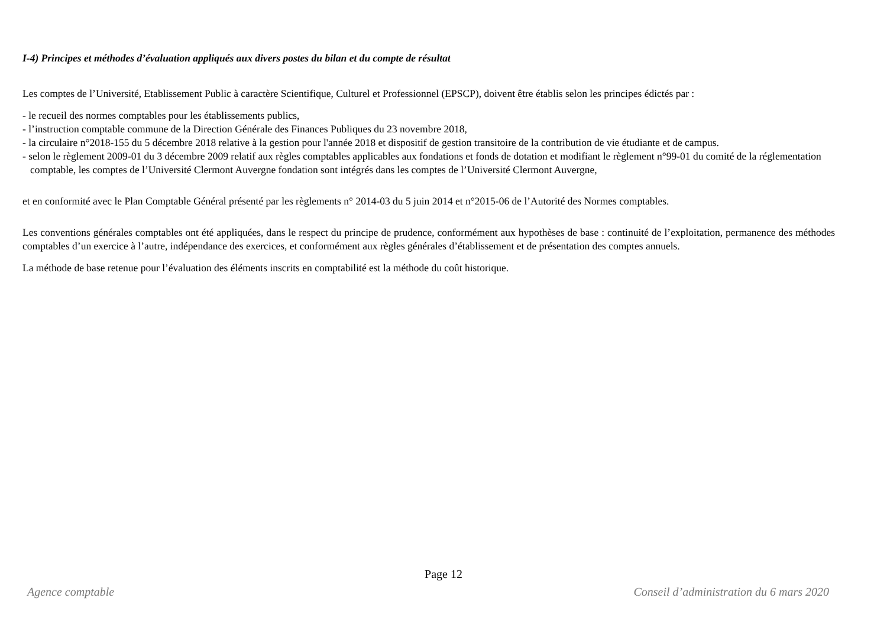I-4) Principes et méthodes d’évaluation appliqués aux divers postes du bilan et du compte de résultat
Les comptes de l’Université, Etablissement Public à caractère Scientifique, Culturel et Professionnel (EPSCP), doivent être établis selon les principes édictés par :
- le recueil des normes comptables pour les établissements publics,
- l’instruction comptable commune de la Direction Générale des Finances Publiques du 23 novembre 2018,
- la circulaire n°2018-155 du 5 décembre 2018 relative à la gestion pour l'année 2018 et dispositif de gestion transitoire de la contribution de vie étudiante et de campus.
- selon le règlement 2009-01 du 3 décembre 2009 relatif aux règles comptables applicables aux fondations et fonds de dotation et modifiant le règlement n°99-01 du comité de la réglementation comptable, les comptes de l’Université Clermont Auvergne fondation sont intégrés dans les comptes de l’Université Clermont Auvergne,
et en conformité avec le Plan Comptable Général présenté par les règlements n° 2014-03 du 5 juin 2014 et n°2015-06 de l’Autorité des Normes comptables.
Les conventions générales comptables ont été appliquées, dans le respect du principe de prudence, conformément aux hypothèses de base : continuité de l’exploitation, permanence des méthodes comptables d’un exercice à l’autre, indépendance des exercices, et conformément aux règles générales d’établissement et de présentation des comptes annuels.
La méthode de base retenue pour l’évaluation des éléments inscrits en comptabilité est la méthode du coût historique.
Page 12
Agence comptable Conseil d’administration du 6 mars 2020